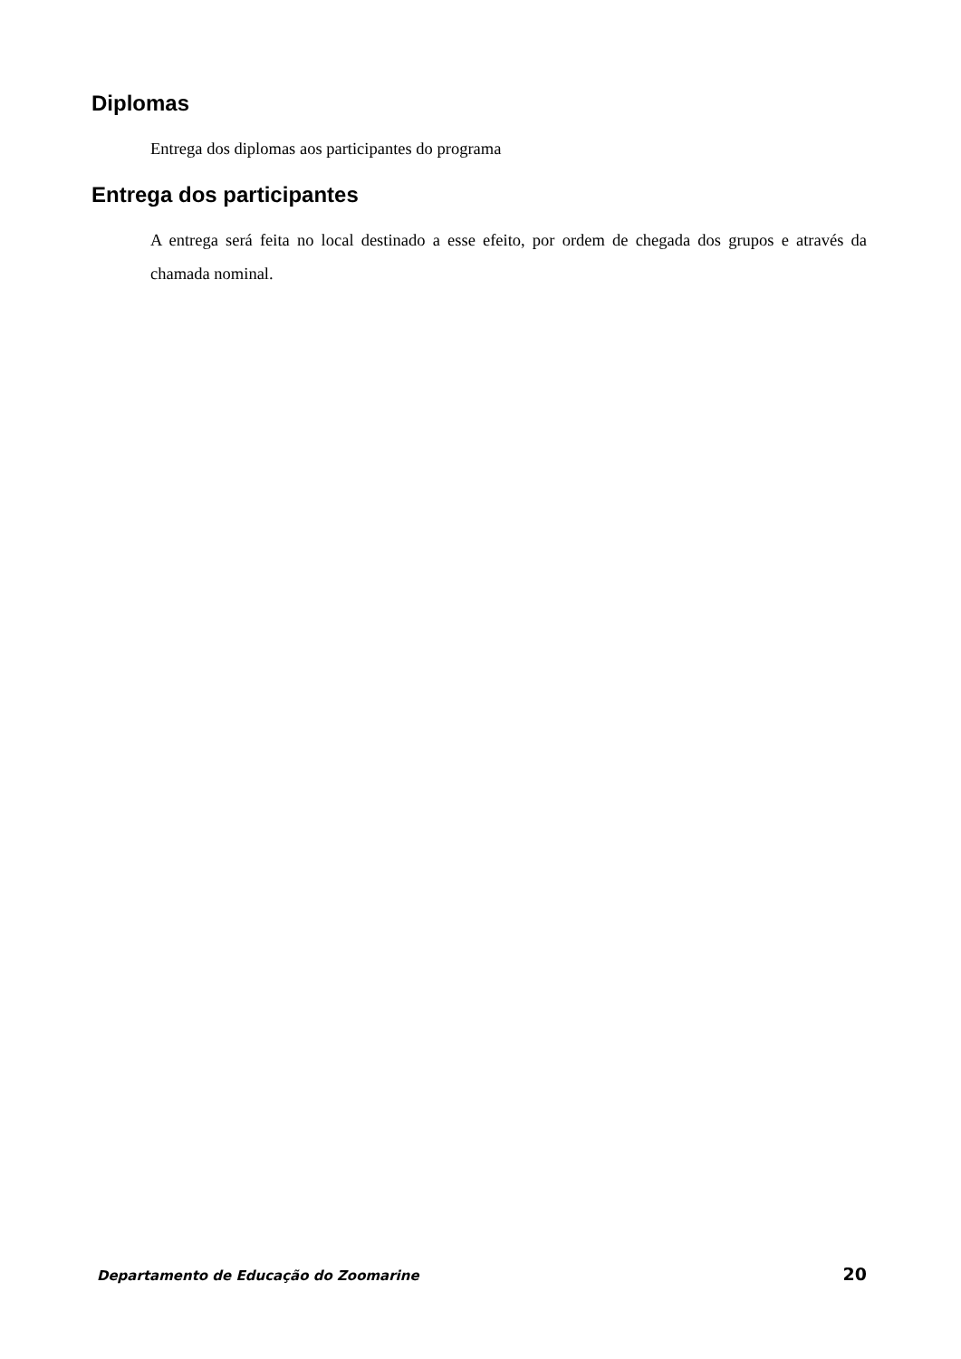Diplomas
Entrega dos diplomas aos participantes do programa
Entrega dos participantes
A entrega será feita no local destinado a esse efeito, por ordem de chegada dos grupos e através da chamada nominal.
Departamento de Educação do Zoomarine 20